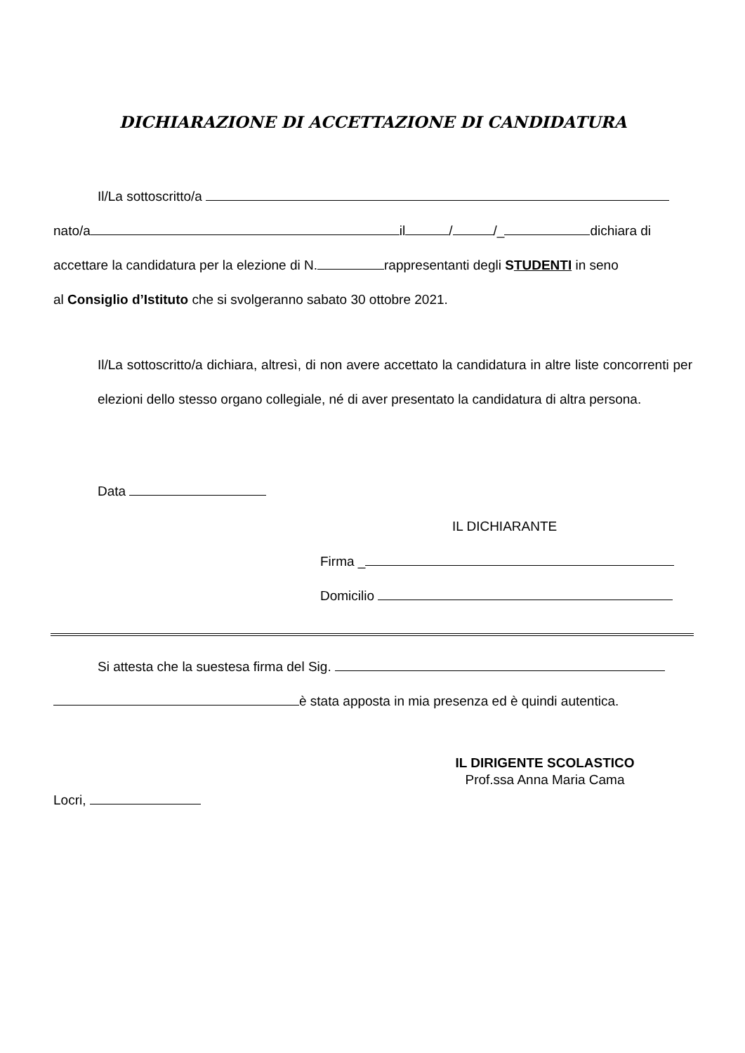DICHIARAZIONE DI ACCETTAZIONE DI CANDIDATURA
Il/La sottoscritto/a
nato/a il / /_ dichiara di
accettare la candidatura per la elezione di N. rappresentanti degli STUDENTI in seno
al Consiglio d’Istituto che si svolgeranno sabato 30 ottobre 2021.
Il/La sottoscritto/a dichiara, altresì, di non avere accettato la candidatura in altre liste concorrenti per elezioni dello stesso organo collegiale, né di aver presentato la candidatura di altra persona.
Data
IL DICHIARANTE
Firma _
Domicilio
Si attesta che la suestesa firma del Sig.
è stata apposta in mia presenza ed è quindi autentica.
IL DIRIGENTE SCOLASTICO
Prof.ssa Anna Maria Cama
Locri,